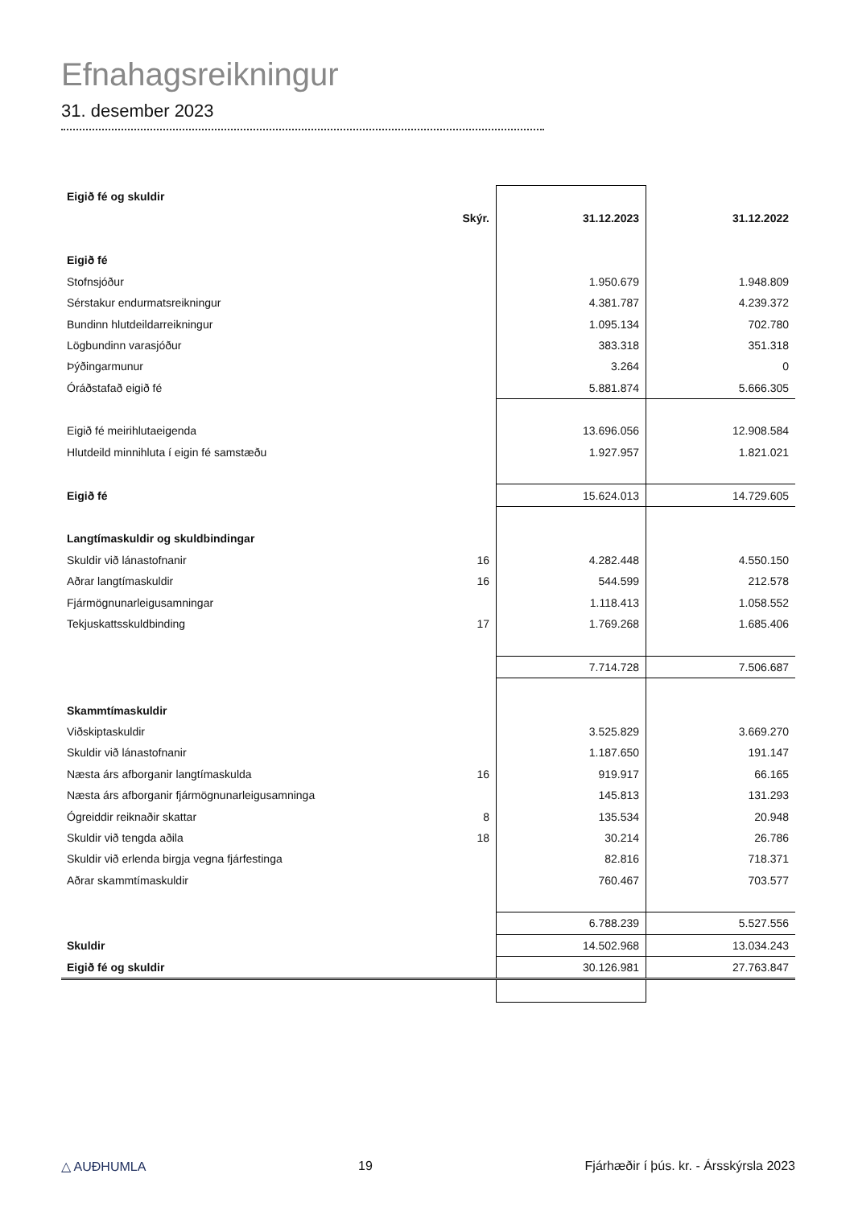Efnahagsreikningur
31. desember 2023
| Eigið fé og skuldir | | | |
| | Skýr. | 31.12.2023 | 31.12.2022 |
| Eigið fé | | | |
| Stofnsjóður | | 1.950.679 | 1.948.809 |
| Sérstakur endurmatsreikningur | | 4.381.787 | 4.239.372 |
| Bundinn hlutdeildarreikningur | | 1.095.134 | 702.780 |
| Lögbundinn varasjóður | | 383.318 | 351.318 |
| Þýðingarmunur | | 3.264 | 0 |
| Óráðstafað eigið fé | | 5.881.874 | 5.666.305 |
| Eigið fé meirihlutaeigenda | | 13.696.056 | 12.908.584 |
| Hlutdeild minnihluta í eigin fé samstæðu | | 1.927.957 | 1.821.021 |
| Eigið fé | | 15.624.013 | 14.729.605 |
| Langtímaskuldir og skuldbindingar | | | |
| Skuldir við lánastofnanir | 16 | 4.282.448 | 4.550.150 |
| Aðrar langtímaskuldir | 16 | 544.599 | 212.578 |
| Fjármögnunarleigusamningar | | 1.118.413 | 1.058.552 |
| Tekjuskattsskuldbinding | 17 | 1.769.268 | 1.685.406 |
| | | 7.714.728 | 7.506.687 |
| Skammtímaskuldir | | | |
| Viðskiptaskuldir | | 3.525.829 | 3.669.270 |
| Skuldir við lánastofnanir | | 1.187.650 | 191.147 |
| Næsta árs afborganir langtímaskulda | 16 | 919.917 | 66.165 |
| Næsta árs afborganir fjármögnunarleigusamninga | | 145.813 | 131.293 |
| Ógreiddir reiknaðir skattar | 8 | 135.534 | 20.948 |
| Skuldir við tengda aðila | 18 | 30.214 | 26.786 |
| Skuldir við erlenda birgja vegna fjárfestinga | | 82.816 | 718.371 |
| Aðrar skammtímaskuldir | | 760.467 | 703.577 |
| | | 6.788.239 | 5.527.556 |
| Skuldir | | 14.502.968 | 13.034.243 |
| Eigið fé og skuldir | | 30.126.981 | 27.763.847 |
△ AUÐHUMLA 19 Fjárhæðir í þús. kr. - Ársskýrsla 2023